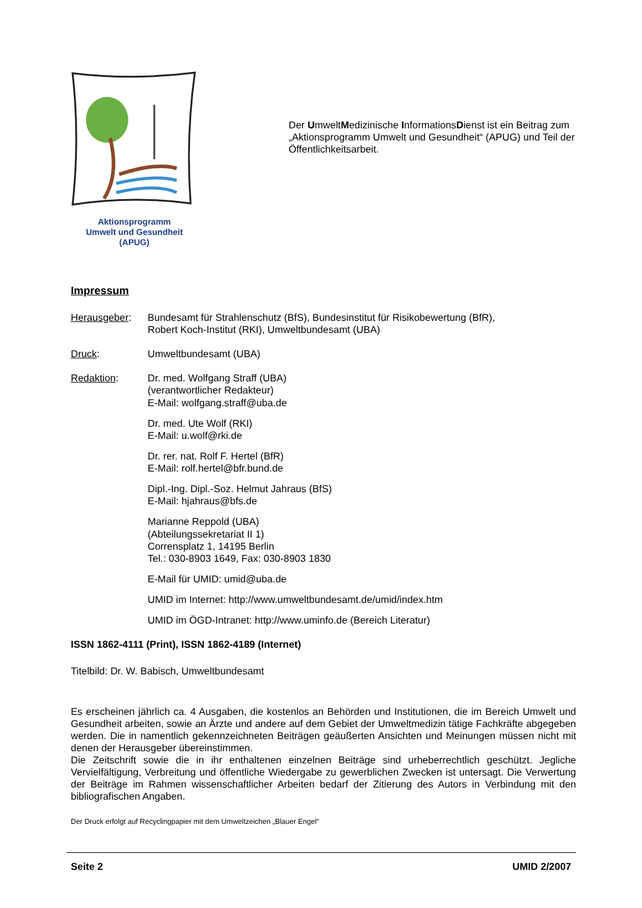Aktionsprogramm
Umwelt und Gesundheit
(APUG)
Der UmweltMedizinische InformationsDienst ist ein Beitrag zum „Aktionsprogramm Umwelt und Gesundheit“ (APUG) und Teil der Öffentlichkeitsarbeit.
Impressum
Herausgeber: Bundesamt für Strahlenschutz (BfS), Bundesinstitut für Risikobewertung (BfR),
Robert Koch-Institut (RKI), Umweltbundesamt (UBA)
Druck: Umweltbundesamt (UBA)
Redaktion: Dr. med. Wolfgang Straff (UBA)
(verantwortlicher Redakteur)
E-Mail: wolfgang.straff@uba.de
Dr. med. Ute Wolf (RKI)
E-Mail: u.wolf@rki.de
Dr. rer. nat. Rolf F. Hertel (BfR)
E-Mail: rolf.hertel@bfr.bund.de
Dipl.-Ing. Dipl.-Soz. Helmut Jahraus (BfS)
E-Mail: hjahraus@bfs.de
Marianne Reppold (UBA)
(Abteilungssekretariat II 1)
Corrensplatz 1, 14195 Berlin
Tel.: 030-8903 1649, Fax: 030-8903 1830
E-Mail für UMID: umid@uba.de
UMID im Internet: http://www.umweltbundesamt.de/umid/index.htm
UMID im ÖGD-Intranet: http://www.uminfo.de (Bereich Literatur)
ISSN 1862-4111 (Print), ISSN 1862-4189 (Internet)
Titelbild: Dr. W. Babisch, Umweltbundesamt
Es erscheinen jährlich ca. 4 Ausgaben, die kostenlos an Behörden und Institutionen, die im Bereich Umwelt und Gesundheit arbeiten, sowie an Ärzte und andere auf dem Gebiet der Umweltmedizin tätige Fachkräfte abgegeben werden. Die in namentlich gekennzeichneten Beiträgen geäußerten Ansichten und Meinungen müssen nicht mit denen der Herausgeber übereinstimmen.
Die Zeitschrift sowie die in ihr enthaltenen einzelnen Beiträge sind urheberrechtlich geschützt. Jegliche Vervielfältigung, Verbreitung und öffentliche Wiedergabe zu gewerblichen Zwecken ist untersagt. Die Verwertung der Beiträge im Rahmen wissenschaftlicher Arbeiten bedarf der Zitierung des Autors in Verbindung mit den bibliografischen Angaben.
Der Druck erfolgt auf Recyclingpapier mit dem Umweltzeichen „Blauer Engel“
Seite 2 UMID 2/2007